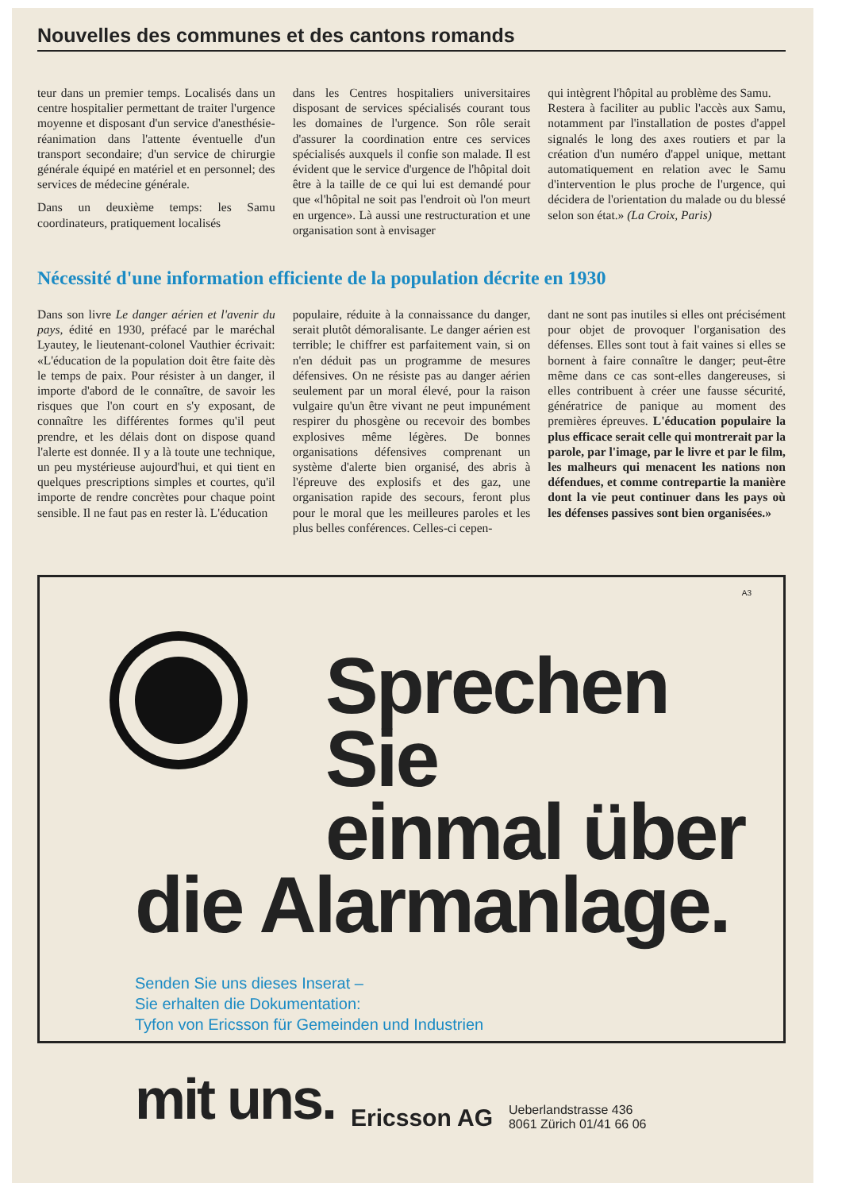Nouvelles des communes et des cantons romands
teur dans un premier temps. Localisés dans un centre hospitalier permettant de traiter l'urgence moyenne et disposant d'un service d'anesthésie-réanimation dans l'attente éventuelle d'un transport secondaire; d'un service de chirurgie générale équipé en matériel et en personnel; des services de médecine générale.
Dans un deuxième temps: les Samu coordinateurs, pratiquement localisés
dans les Centres hospitaliers universitaires disposant de services spécialisés courant tous les domaines de l'urgence. Son rôle serait d'assurer la coordination entre ces services spécialisés auxquels il confie son malade. Il est évident que le service d'urgence de l'hôpital doit être à la taille de ce qui lui est demandé pour que «l'hôpital ne soit pas l'endroit où l'on meurt en urgence». Là aussi une restructuration et une organisation sont à envisager
qui intègrent l'hôpital au problème des Samu.
Restera à faciliter au public l'accès aux Samu, notamment par l'installation de postes d'appel signalés le long des axes routiers et par la création d'un numéro d'appel unique, mettant automatiquement en relation avec le Samu d'intervention le plus proche de l'urgence, qui décidera de l'orientation du malade ou du blessé selon son état.» (La Croix, Paris)
Nécessité d'une information efficiente de la population décrite en 1930
Dans son livre Le danger aérien et l'avenir du pays, édité en 1930, préfacé par le maréchal Lyautey, le lieutenant-colonel Vauthier écrivait: «L'éducation de la population doit être faite dès le temps de paix. Pour résister à un danger, il importe d'abord de le connaître, de savoir les risques que l'on court en s'y exposant, de connaître les différentes formes qu'il peut prendre, et les délais dont on dispose quand l'alerte est donnée. Il y a là toute une technique, un peu mystérieuse aujourd'hui, et qui tient en quelques prescriptions simples et courtes, qu'il importe de rendre concrètes pour chaque point sensible. Il ne faut pas en rester là. L'éducation
populaire, réduite à la connaissance du danger, serait plutôt démoralisante. Le danger aérien est terrible; le chiffrer est parfaitement vain, si on n'en déduit pas un programme de mesures défensives. On ne résiste pas au danger aérien seulement par un moral élevé, pour la raison vulgaire qu'un être vivant ne peut impunément respirer du phosgène ou recevoir des bombes explosives même légères. De bonnes organisations défensives comprenant un système d'alerte bien organisé, des abris à l'épreuve des explosifs et des gaz, une organisation rapide des secours, feront plus pour le moral que les meilleures paroles et les plus belles conférences. Celles-ci cepen-
dant ne sont pas inutiles si elles ont précisément pour objet de provoquer l'organisation des défenses. Elles sont tout à fait vaines si elles se bornent à faire connaître le danger; peut-être même dans ce cas sont-elles dangereuses, si elles contribuent à créer une fausse sécurité, génératrice de panique au moment des premières épreuves. L'éducation populaire la plus efficace serait celle qui montrerait par la parole, par l'image, par le livre et par le film, les malheurs qui menacent les nations non défendues, et comme contrepartie la manière dont la vie peut continuer dans les pays où les défenses passives sont bien organisées.»
A3
Sprechen Sie
einmal über
die Alarmanlage.
Senden Sie uns dieses Inserat –
Sie erhalten die Dokumentation:
Tyfon von Ericsson für Gemeinden und Industrien
mit uns. Ericsson AG Ueberlandstrasse 436
8061 Zürich 01/41 66 06